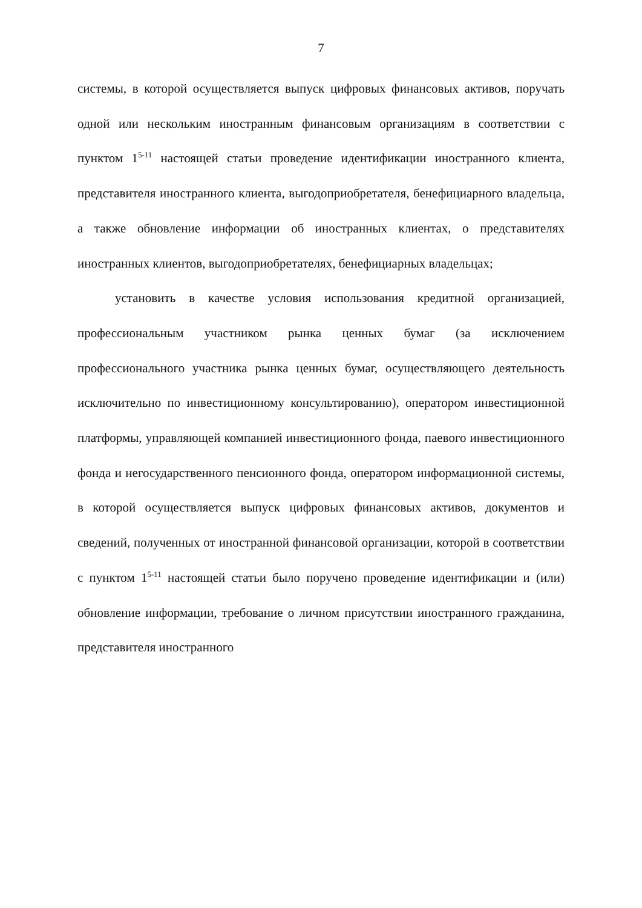7
системы, в которой осуществляется выпуск цифровых финансовых активов, поручать одной или нескольким иностранным финансовым организациям в соответствии с пунктом 1<sup>5-11</sup> настоящей статьи проведение идентификации иностранного клиента, представителя иностранного клиента, выгодоприобретателя, бенефициарного владельца, а также обновление информации об иностранных клиентах, о представителях иностранных клиентов, выгодоприобретателях, бенефициарных владельцах;
установить в качестве условия использования кредитной организацией, профессиональным участником рынка ценных бумаг (за исключением профессионального участника рынка ценных бумаг, осуществляющего деятельность исключительно по инвестиционному консультированию), оператором инвестиционной платформы, управляющей компанией инвестиционного фонда, паевого инвестиционного фонда и негосударственного пенсионного фонда, оператором информационной системы, в которой осуществляется выпуск цифровых финансовых активов, документов и сведений, полученных от иностранной финансовой организации, которой в соответствии с пунктом 1<sup>5-11</sup> настоящей статьи было поручено проведение идентификации и (или) обновление информации, требование о личном присутствии иностранного гражданина, представителя иностранного